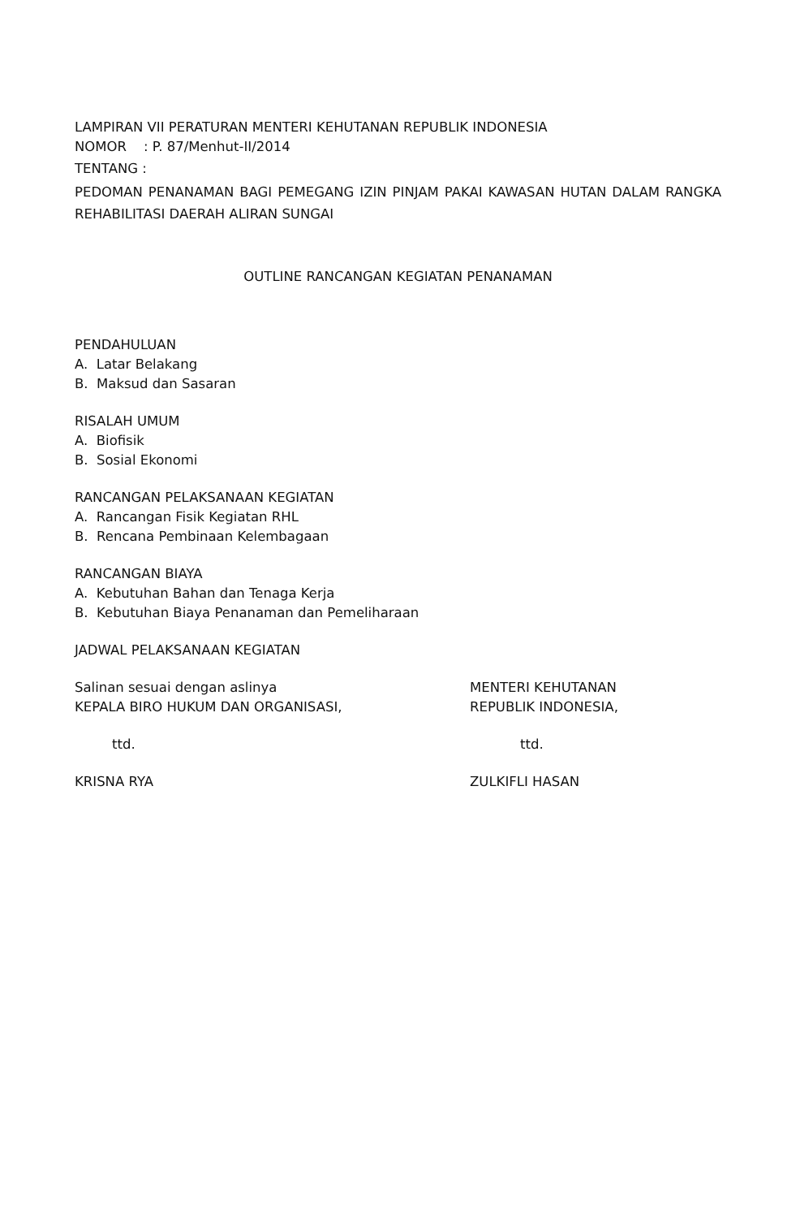LAMPIRAN VII PERATURAN MENTERI KEHUTANAN REPUBLIK INDONESIA
NOMOR : P. 87/Menhut-II/2014
TENTANG :
PEDOMAN PENANAMAN BAGI PEMEGANG IZIN PINJAM PAKAI KAWASAN HUTAN DALAM RANGKA REHABILITASI DAERAH ALIRAN SUNGAI
OUTLINE RANCANGAN KEGIATAN PENANAMAN
PENDAHULUAN
A. Latar Belakang
B. Maksud dan Sasaran
RISALAH UMUM
A. Biofisik
B. Sosial Ekonomi
RANCANGAN PELAKSANAAN KEGIATAN
A. Rancangan Fisik Kegiatan RHL
B. Rencana Pembinaan Kelembagaan
RANCANGAN BIAYA
A. Kebutuhan Bahan dan Tenaga Kerja
B. Kebutuhan Biaya Penanaman dan Pemeliharaan
JADWAL PELAKSANAAN KEGIATAN
Salinan sesuai dengan aslinya
KEPALA BIRO HUKUM DAN ORGANISASI,
ttd.
KRISNA RYA
MENTERI KEHUTANAN
REPUBLIK INDONESIA,
ttd.
ZULKIFLI HASAN